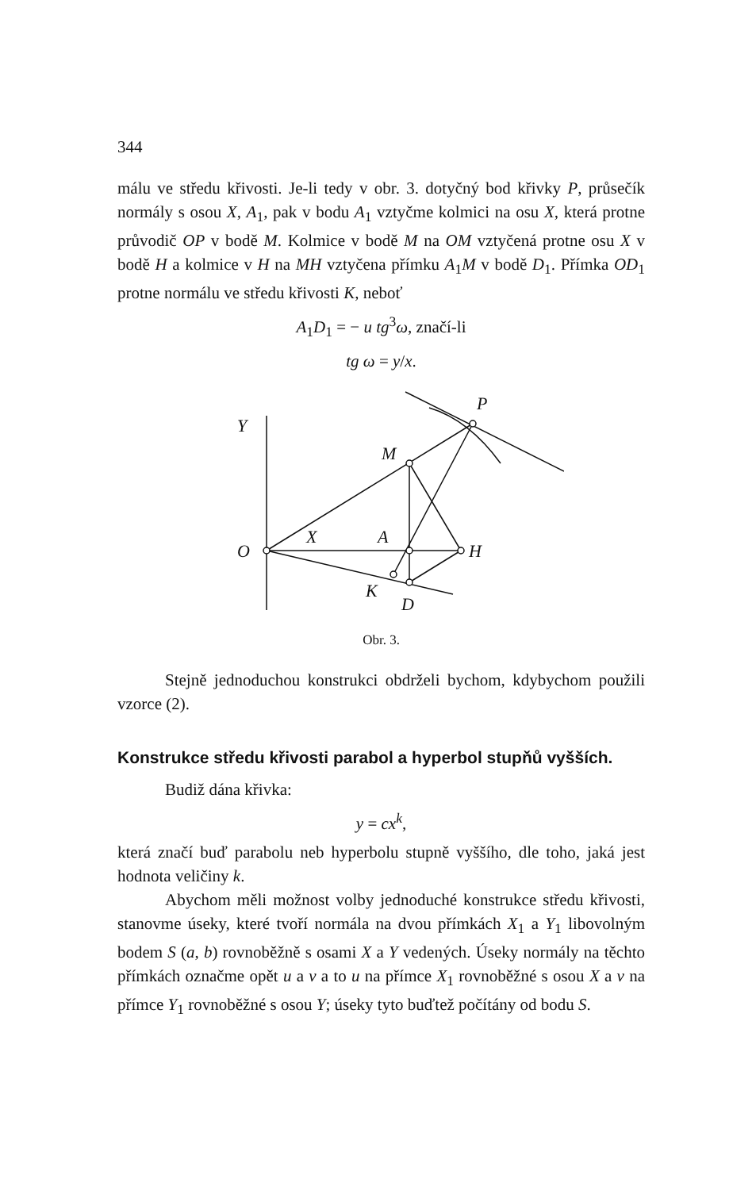344
málu ve středu křivosti. Je-li tedy v obr. 3. dotyčný bod křivky P, průsečík normály s osou X, A<sub>1</sub>, pak v bodu A<sub>1</sub> vztyčme kolmici na osu X, která protne průvodič OP v bodě M. Kolmice v bodě M na OM vztyčená protne osu X v bodě H a kolmice v H na MH vztyčena přímku A<sub>1</sub>M v bodě D<sub>1</sub>. Přímka OD<sub>1</sub> protne normálu ve středu křivosti K, neboť
A<sub>1</sub>D<sub>1</sub> = − u tg<sup>3</sup>ω, značí-li
tg ω = y/x.
Y
P
M
O
X
A
H
K
D
Obr. 3.
Stejně jednoduchou konstrukci obdrželi bychom, kdybychom použili vzorce (2).
Konstrukce středu křivosti parabol a hyperbol stupňů vyšších.
Budiž dána křivka:
y = cx<sup>k</sup>,
která značí buď parabolu neb hyperbolu stupně vyššího, dle toho, jaká jest hodnota veličiny k.
Abychom měli možnost volby jednoduché konstrukce středu křivosti, stanovme úseky, které tvoří normála na dvou přímkách X<sub>1</sub> a Y<sub>1</sub> libovolným bodem S (a, b) rovnoběžně s osami X a Y vedených. Úseky normály na těchto přímkách označme opět u a v a to u na přímce X<sub>1</sub> rovnoběžné s osou X a v na přímce Y<sub>1</sub> rovnoběžné s osou Y; úseky tyto buďtež počítány od bodu S.